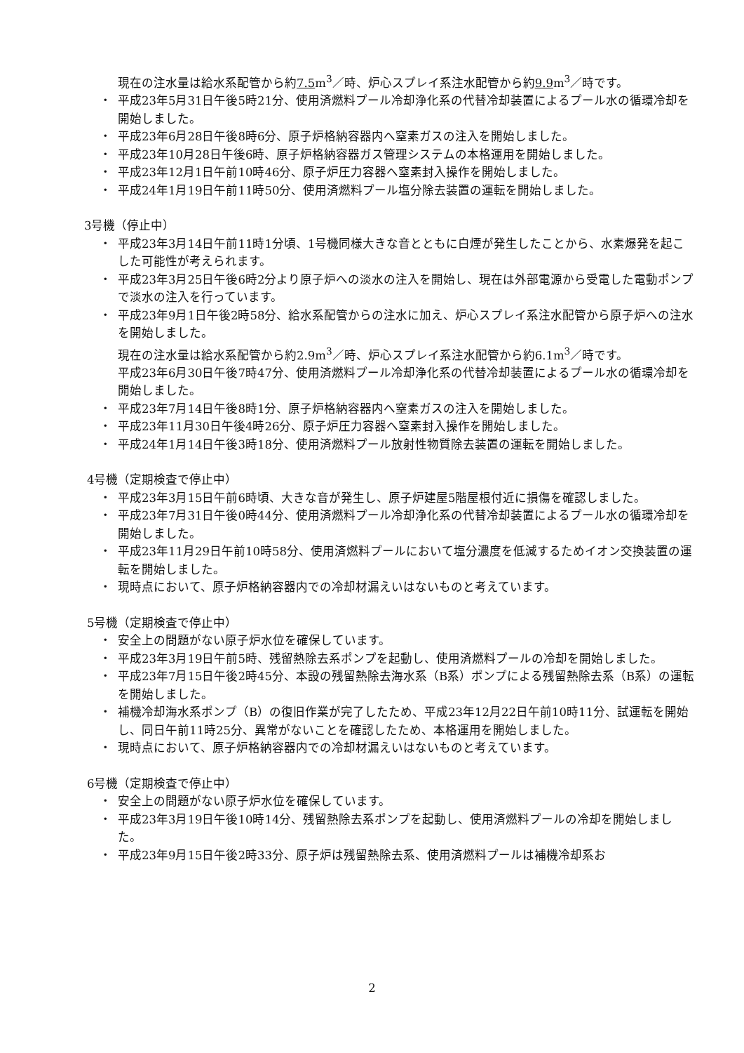現在の注水量は給水系配管から約7.5m<sup>3</sup>／時、炉心スプレイ系注水配管から約9.9m<sup>3</sup>／時です。
・ 平成23年5月31日午後5時21分、使用済燃料プール冷却浄化系の代替冷却装置によるプール水の循環冷却を開始しました。
・ 平成23年6月28日午後8時6分、原子炉格納容器内へ窒素ガスの注入を開始しました。
・ 平成23年10月28日午後6時、原子炉格納容器ガス管理システムの本格運用を開始しました。
・ 平成23年12月1日午前10時46分、原子炉圧力容器へ窒素封入操作を開始しました。
・ 平成24年1月19日午前11時50分、使用済燃料プール塩分除去装置の運転を開始しました。
3号機（停止中）
・ 平成23年3月14日午前11時1分頃、1号機同様大きな音とともに白煙が発生したことから、水素爆発を起こした可能性が考えられます。
・ 平成23年3月25日午後6時2分より原子炉への淡水の注入を開始し、現在は外部電源から受電した電動ポンプで淡水の注入を行っています。
・ 平成23年9月1日午後2時58分、給水系配管からの注水に加え、炉心スプレイ系注水配管から原子炉への注水を開始しました。
現在の注水量は給水系配管から約2.9m<sup>3</sup>／時、炉心スプレイ系注水配管から約6.1m<sup>3</sup>／時です。
平成23年6月30日午後7時47分、使用済燃料プール冷却浄化系の代替冷却装置によるプール水の循環冷却を開始しました。
・ 平成23年7月14日午後8時1分、原子炉格納容器内へ窒素ガスの注入を開始しました。
・ 平成23年11月30日午後4時26分、原子炉圧力容器へ窒素封入操作を開始しました。
・ 平成24年1月14日午後3時18分、使用済燃料プール放射性物質除去装置の運転を開始しました。
4号機（定期検査で停止中）
・ 平成23年3月15日午前6時頃、大きな音が発生し、原子炉建屋5階屋根付近に損傷を確認しました。
・ 平成23年7月31日午後0時44分、使用済燃料プール冷却浄化系の代替冷却装置によるプール水の循環冷却を開始しました。
・ 平成23年11月29日午前10時58分、使用済燃料プールにおいて塩分濃度を低減するためイオン交換装置の運転を開始しました。
・ 現時点において、原子炉格納容器内での冷却材漏えいはないものと考えています。
5号機（定期検査で停止中）
・ 安全上の問題がない原子炉水位を確保しています。
・ 平成23年3月19日午前5時、残留熱除去系ポンプを起動し、使用済燃料プールの冷却を開始しました。
・ 平成23年7月15日午後2時45分、本設の残留熱除去海水系（B系）ポンプによる残留熱除去系（B系）の運転を開始しました。
・ 補機冷却海水系ポンプ（B）の復旧作業が完了したため、平成23年12月22日午前10時11分、試運転を開始し、同日午前11時25分、異常がないことを確認したため、本格運用を開始しました。
・ 現時点において、原子炉格納容器内での冷却材漏えいはないものと考えています。
6号機（定期検査で停止中）
・ 安全上の問題がない原子炉水位を確保しています。
・ 平成23年3月19日午後10時14分、残留熱除去系ポンプを起動し、使用済燃料プールの冷却を開始しました。
・ 平成23年9月15日午後2時33分、原子炉は残留熱除去系、使用済燃料プールは補機冷却系お
2